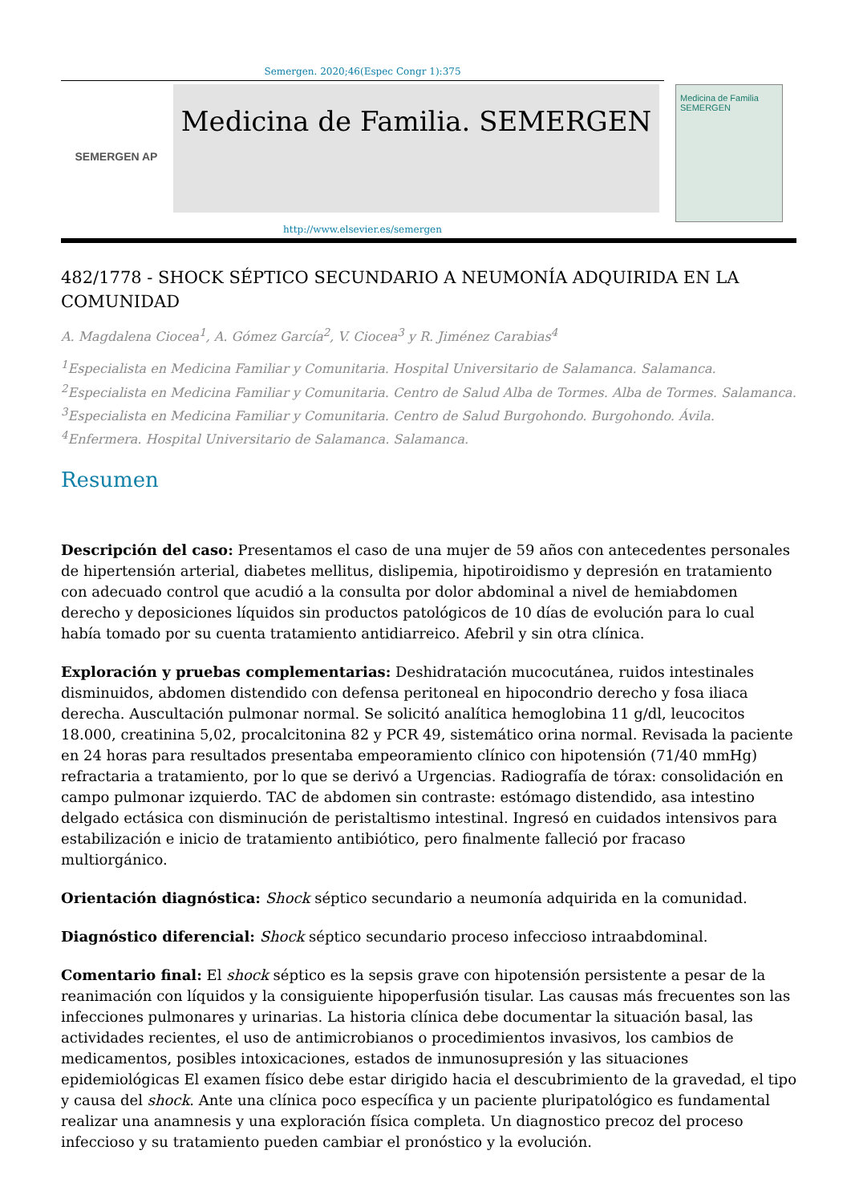Semergen. 2020;46(Espec Congr 1):375
SEMERGEN AP
Medicina de Familia. SEMERGEN
Medicina de Familia
SEMERGEN
http://www.elsevier.es/semergen
482/1778 - SHOCK SÉPTICO SECUNDARIO A NEUMONÍA ADQUIRIDA EN LA COMUNIDAD
A. Magdalena Ciocea<sup>1</sup>, A. Gómez García<sup>2</sup>, V. Ciocea<sup>3</sup> y R. Jiménez Carabias<sup>4</sup>
<sup>1</sup> Especialista en Medicina Familiar y Comunitaria. Hospital Universitario de Salamanca. Salamanca. <sup>2</sup>Especialista en Medicina Familiar y Comunitaria. Centro de Salud Alba de Tormes. Alba de Tormes. Salamanca. <sup>3</sup>Especialista en Medicina Familiar y Comunitaria. Centro de Salud Burgohondo. Burgohondo. Ávila. <sup>4</sup>Enfermera. Hospital Universitario de Salamanca. Salamanca.
Resumen
Descripción del caso: Presentamos el caso de una mujer de 59 años con antecedentes personales de hipertensión arterial, diabetes mellitus, dislipemia, hipotiroidismo y depresión en tratamiento con adecuado control que acudió a la consulta por dolor abdominal a nivel de hemiabdomen derecho y deposiciones líquidos sin productos patológicos de 10 días de evolución para lo cual había tomado por su cuenta tratamiento antidiarreico. Afebril y sin otra clínica.
Exploración y pruebas complementarias: Deshidratación mucocutánea, ruidos intestinales disminuidos, abdomen distendido con defensa peritoneal en hipocondrio derecho y fosa iliaca derecha. Auscultación pulmonar normal. Se solicitó analítica hemoglobina 11 g/dl, leucocitos 18.000, creatinina 5,02, procalcitonina 82 y PCR 49, sistemático orina normal. Revisada la paciente en 24 horas para resultados presentaba empeoramiento clínico con hipotensión (71/40 mmHg) refractaria a tratamiento, por lo que se derivó a Urgencias. Radiografía de tórax: consolidación en campo pulmonar izquierdo. TAC de abdomen sin contraste: estómago distendido, asa intestino delgado ectásica con disminución de peristaltismo intestinal. Ingresó en cuidados intensivos para estabilización e inicio de tratamiento antibiótico, pero finalmente falleció por fracaso multiorgánico.
Orientación diagnóstica: Shock séptico secundario a neumonía adquirida en la comunidad.
Diagnóstico diferencial: Shock séptico secundario proceso infeccioso intraabdominal.
Comentario final: El shock séptico es la sepsis grave con hipotensión persistente a pesar de la reanimación con líquidos y la consiguiente hipoperfusión tisular. Las causas más frecuentes son las infecciones pulmonares y urinarias. La historia clínica debe documentar la situación basal, las actividades recientes, el uso de antimicrobianos o procedimientos invasivos, los cambios de medicamentos, posibles intoxicaciones, estados de inmunosupresión y las situaciones epidemiológicas El examen físico debe estar dirigido hacia el descubrimiento de la gravedad, el tipo y causa del shock. Ante una clínica poco específica y un paciente pluripatológico es fundamental realizar una anamnesis y una exploración física completa. Un diagnostico precoz del proceso infeccioso y su tratamiento pueden cambiar el pronóstico y la evolución.